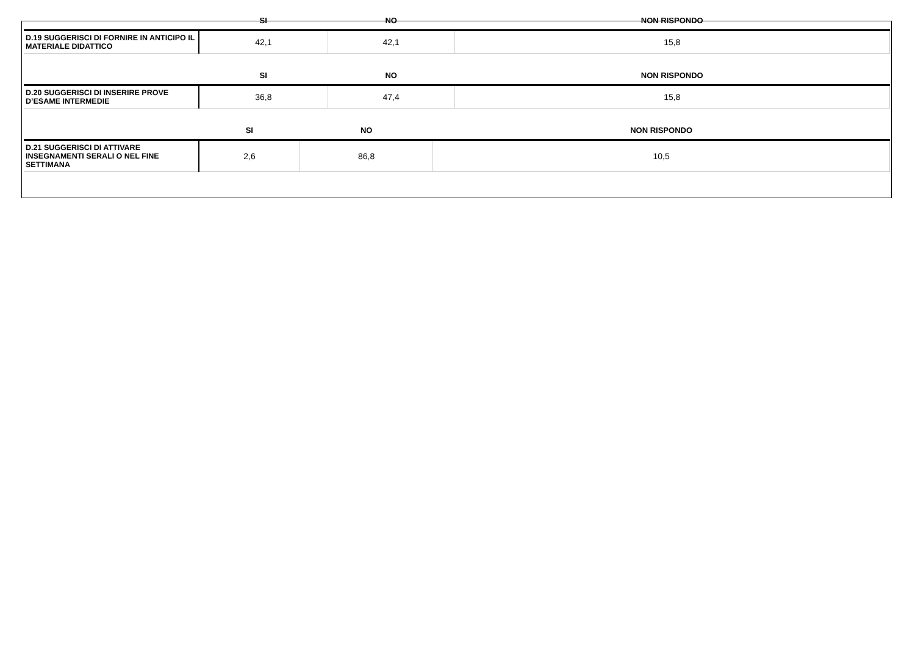| | SI | NO | NON RISPONDO |
| --- | --- | --- | --- |
| D.19 SUGGERISCI DI FORNIRE IN ANTICIPO IL MATERIALE DIDATTICO | 42,1 | 42,1 | 15,8 |
| | SI | NO | NON RISPONDO |
| --- | --- | --- | --- |
| D.20 SUGGERISCI DI INSERIRE PROVE D’ESAME INTERMEDIE | 36,8 | 47,4 | 15,8 |
| | SI | NO | NON RISPONDO |
| --- | --- | --- | --- |
| D.21 SUGGERISCI DI ATTIVARE INSEGNAMENTI SERALI O NEL FINE SETTIMANA | 2,6 | 86,8 | 10,5 |